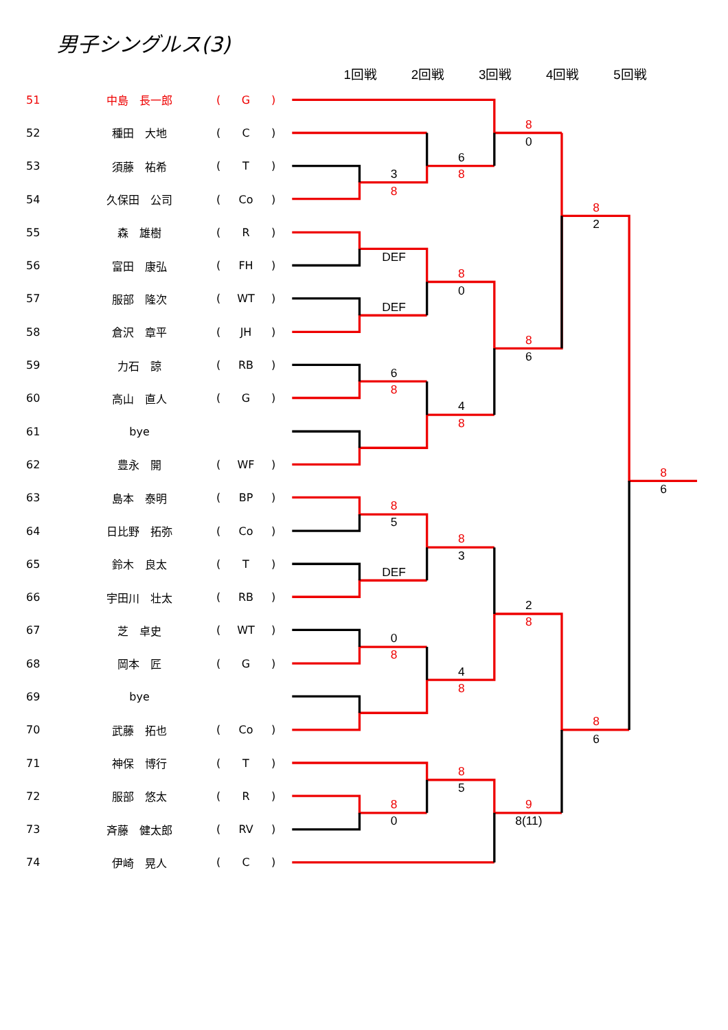男子シングルス(3)
| 51 | 中島 長一郎 | ( | G | ) |
| 52 | 種田 大地 | ( | C | ) |
| 53 | 須藤 祐希 | ( | T | ) |
| 54 | 久保田 公司 | ( | Co | ) |
| 55 | 森 雄樹 | ( | R | ) |
| 56 | 富田 康弘 | ( | FH | ) |
| 57 | 服部 隆次 | ( | WT | ) |
| 58 | 倉沢 章平 | ( | JH | ) |
| 59 | 力石 諒 | ( | RB | ) |
| 60 | 高山 直人 | ( | G | ) |
| 61 | bye | | | |
| 62 | 豊永 開 | ( | WF | ) |
| 63 | 島本 泰明 | ( | BP | ) |
| 64 | 日比野 拓弥 | ( | Co | ) |
| 65 | 鈴木 良太 | ( | T | ) |
| 66 | 宇田川 壮太 | ( | RB | ) |
| 67 | 芝 卓史 | ( | WT | ) |
| 68 | 岡本 匠 | ( | G | ) |
| 69 | bye | | | |
| 70 | 武藤 拓也 | ( | Co | ) |
| 71 | 神保 博行 | ( | T | ) |
| 72 | 服部 悠太 | ( | R | ) |
| 73 | 斉藤 健太郎 | ( | RV | ) |
| 74 | 伊崎 晃人 | ( | C | ) |
1回戦
2回戦
3回戦
4回戦
5回戦
3
8
6
8
8
0
DEF
DEF
8
0
6
8
4
8
8
6
8
2
8
6
8
5
DEF
8
3
0
8
4
8
2
8
8
6
8
5
8
0
9
8(11)